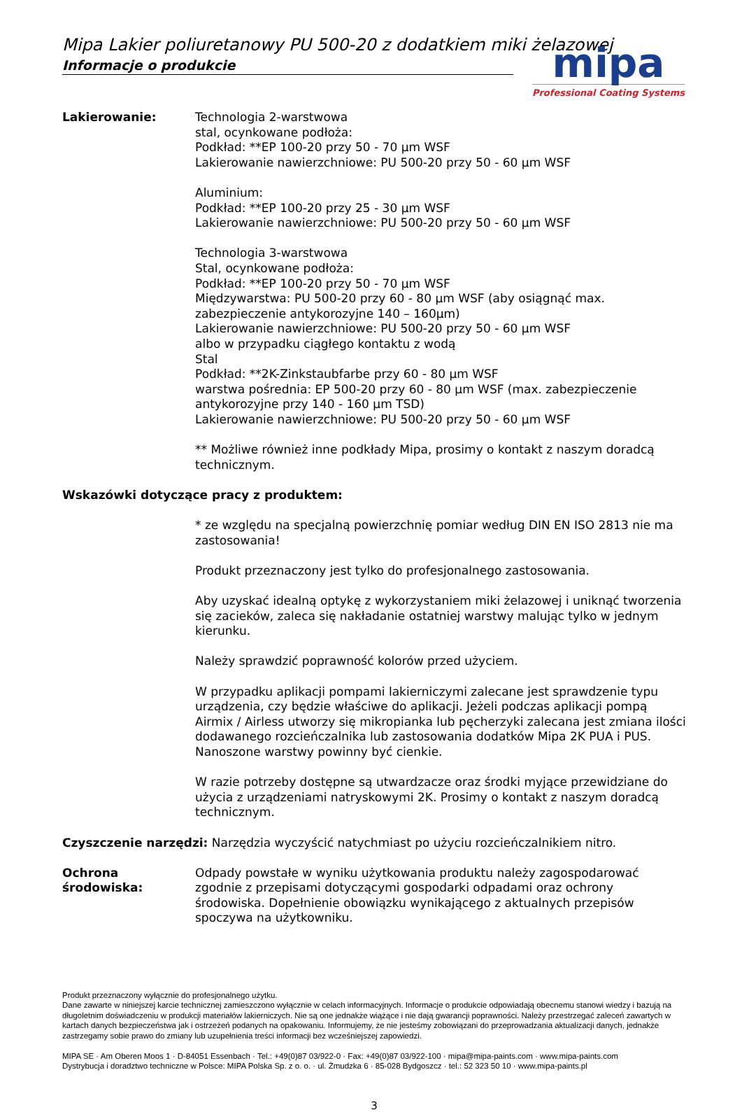Mipa Lakier poliuretanowy PU 500-20 z dodatkiem miki żelazowej
Informacje o produkcie
mipa
Professional Coating Systems
Lakierowanie: Technologia 2-warstwowa
stal, ocynkowane podłoża:
Podkład: **EP 100-20 przy 50 - 70 µm WSF
Lakierowanie nawierzchniowe: PU 500-20 przy 50 - 60 µm WSF
Aluminium:
Podkład: **EP 100-20 przy 25 - 30 µm WSF
Lakierowanie nawierzchniowe: PU 500-20 przy 50 - 60 µm WSF
Technologia 3-warstwowa
Stal, ocynkowane podłoża:
Podkład: **EP 100-20 przy 50 - 70 µm WSF
Międzywarstwa: PU 500-20 przy 60 - 80 µm WSF (aby osiągnąć max. zabezpieczenie antykorozyjne 140 – 160µm)
Lakierowanie nawierzchniowe: PU 500-20 przy 50 - 60 µm WSF
albo w przypadku ciągłego kontaktu z wodą
Stal
Podkład: **2K-Zinkstaubfarbe przy 60 - 80 µm WSF
warstwa pośrednia: EP 500-20 przy 60 - 80 µm WSF (max. zabezpieczenie antykorozyjne przy 140 - 160 µm TSD)
Lakierowanie nawierzchniowe: PU 500-20 przy 50 - 60 µm WSF
** Możliwe również inne podkłady Mipa, prosimy o kontakt z naszym doradcą technicznym.
Wskazówki dotyczące pracy z produktem:
* ze względu na specjalną powierzchnię pomiar według DIN EN ISO 2813 nie ma zastosowania!
Produkt przeznaczony jest tylko do profesjonalnego zastosowania.
Aby uzyskać idealną optykę z wykorzystaniem miki żelazowej i uniknąć tworzenia się zacieków, zaleca się nakładanie ostatniej warstwy malując tylko w jednym kierunku.
Należy sprawdzić poprawność kolorów przed użyciem.
W przypadku aplikacji pompami lakierniczymi zalecane jest sprawdzenie typu urządzenia, czy będzie właściwe do aplikacji. Jeżeli podczas aplikacji pompą Airmix / Airless utworzy się mikropianka lub pęcherzyki zalecana jest zmiana ilości dodawanego rozcieńczalnika lub zastosowania dodatków Mipa 2K PUA i PUS. Nanoszone warstwy powinny być cienkie.
W razie potrzeby dostępne są utwardzacze oraz środki myjące przewidziane do użycia z urządzeniami natryskowymi 2K. Prosimy o kontakt z naszym doradcą technicznym.
Czyszczenie narzędzi: Narzędzia wyczyścić natychmiast po użyciu rozcieńczalnikiem nitro.
Ochrona środowiska:
Odpady powstałe w wyniku użytkowania produktu należy zagospodarować zgodnie z przepisami dotyczącymi gospodarki odpadami oraz ochrony środowiska. Dopełnienie obowiązku wynikającego z aktualnych przepisów spoczywa na użytkowniku.
Produkt przeznaczony wyłącznie do profesjonalnego użytku.
Dane zawarte w niniejszej karcie technicznej zamieszczono wyłącznie w celach informacyjnych. Informacje o produkcie odpowiadają obecnemu stanowi wiedzy i bazują na długoletnim doświadczeniu w produkcji materiałów lakierniczych. Nie są one jednakże wiążące i nie dają gwarancji poprawności. Należy przestrzegać zaleceń zawartych w kartach danych bezpieczeństwa jak i ostrzeżeń podanych na opakowaniu. Informujemy, że nie jesteśmy zobowiązani do przeprowadzania aktualizacji danych, jednakże zastrzegamy sobie prawo do zmiany lub uzupełnienia treści informacji bez wcześniejszej zapowiedzi.
MIPA SE · Am Oberen Moos 1 · D-84051 Essenbach · Tel.: +49(0)87 03/922-0 · Fax: +49(0)87 03/922-100 · mipa@mipa-paints.com · www.mipa-paints.com
Dystrybucja i doradztwo techniczne w Polsce: MIPA Polska Sp. z o. o. · ul. Żmudzka 6 · 85-028 Bydgoszcz · tel.: 52 323 50 10 · www.mipa-paints.pl
3